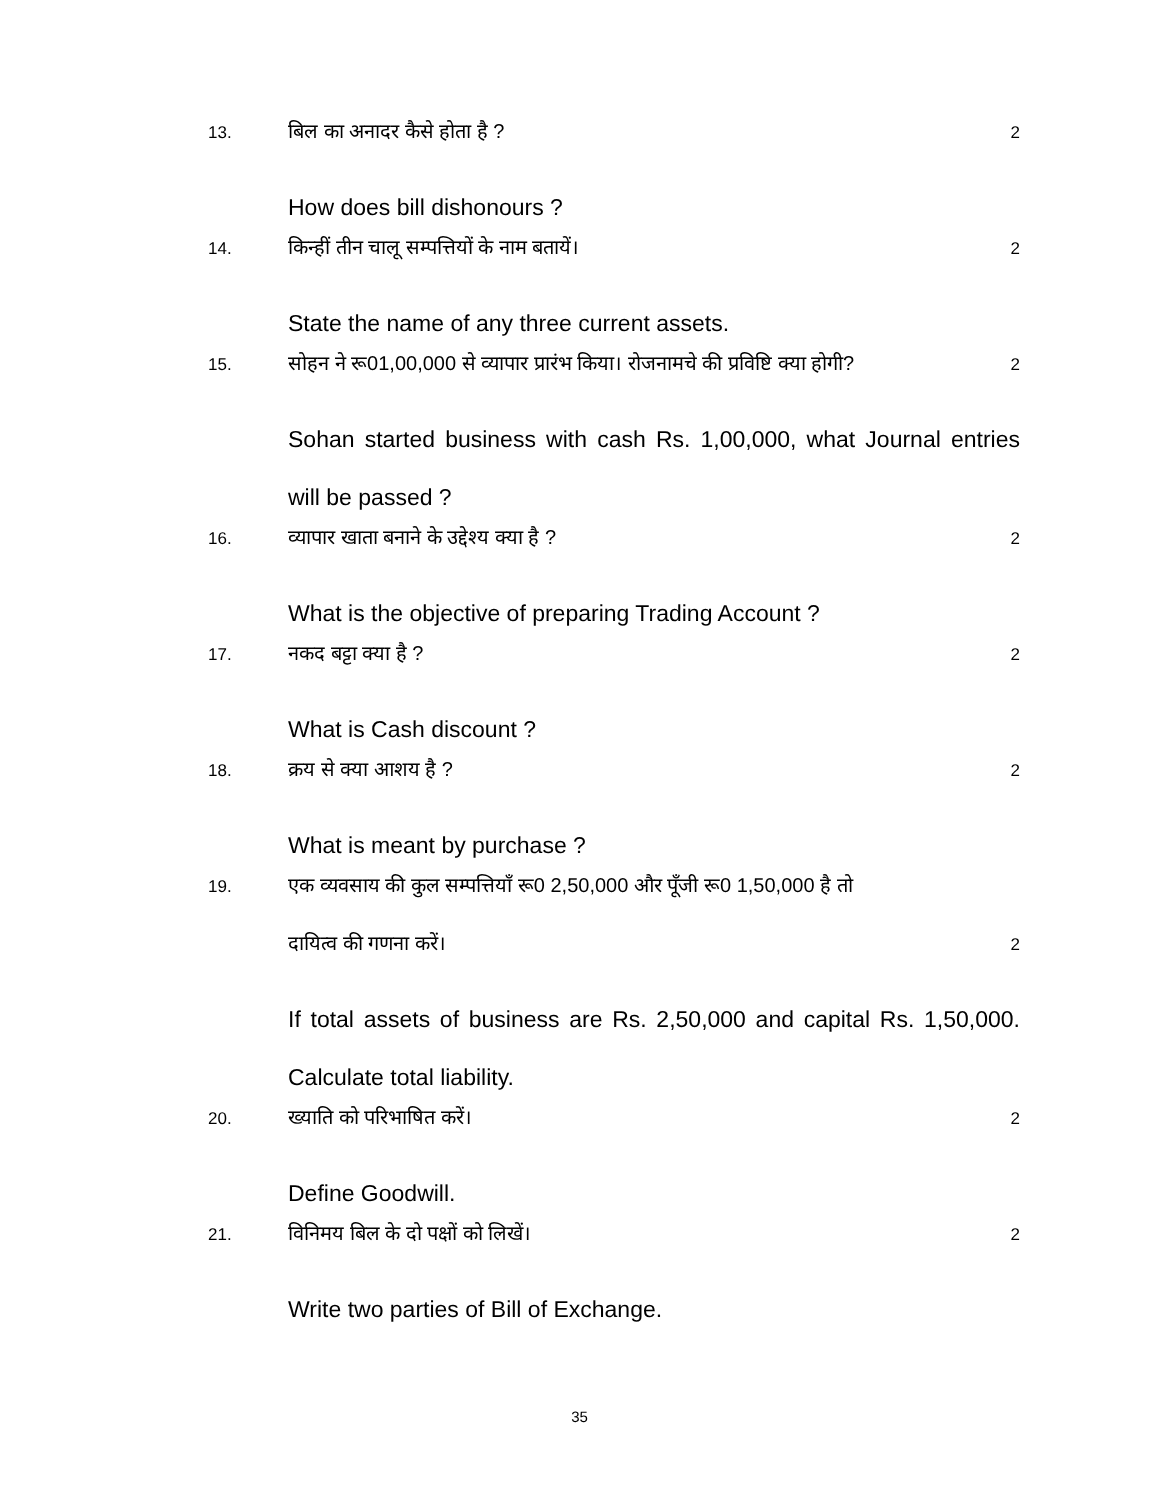13. बिल का अनादर कैसे होता है ? 2
How does bill dishonours ?
14. किन्हीं तीन चालू सम्पत्तियों के नाम बतायें। 2
State the name of any three current assets.
15. सोहन ने रू01,00,000 से व्यापार प्रारंभ किया। रोजनामचे की प्रविष्टि क्या होगी? 2
Sohan started business with cash Rs. 1,00,000, what Journal entries will be passed ?
16. व्यापार खाता बनाने के उद्देश्य क्या है ? 2
What is the objective of preparing Trading Account ?
17. नकद बट्टा क्या है ? 2
What is Cash discount ?
18. क्रय से क्या आशय है ? 2
What is meant by purchase ?
19. एक व्यवसाय की कुल सम्पत्तियाँ रू0 2,50,000 और पूँजी रू0 1,50,000 है तो
दायित्व की गणना करें। 2
If total assets of business are Rs. 2,50,000 and capital Rs. 1,50,000. Calculate total liability.
20. ख्याति को परिभाषित करें। 2
Define Goodwill.
21. विनिमय बिल के दो पक्षों को लिखें। 2
Write two parties of Bill of Exchange.
35